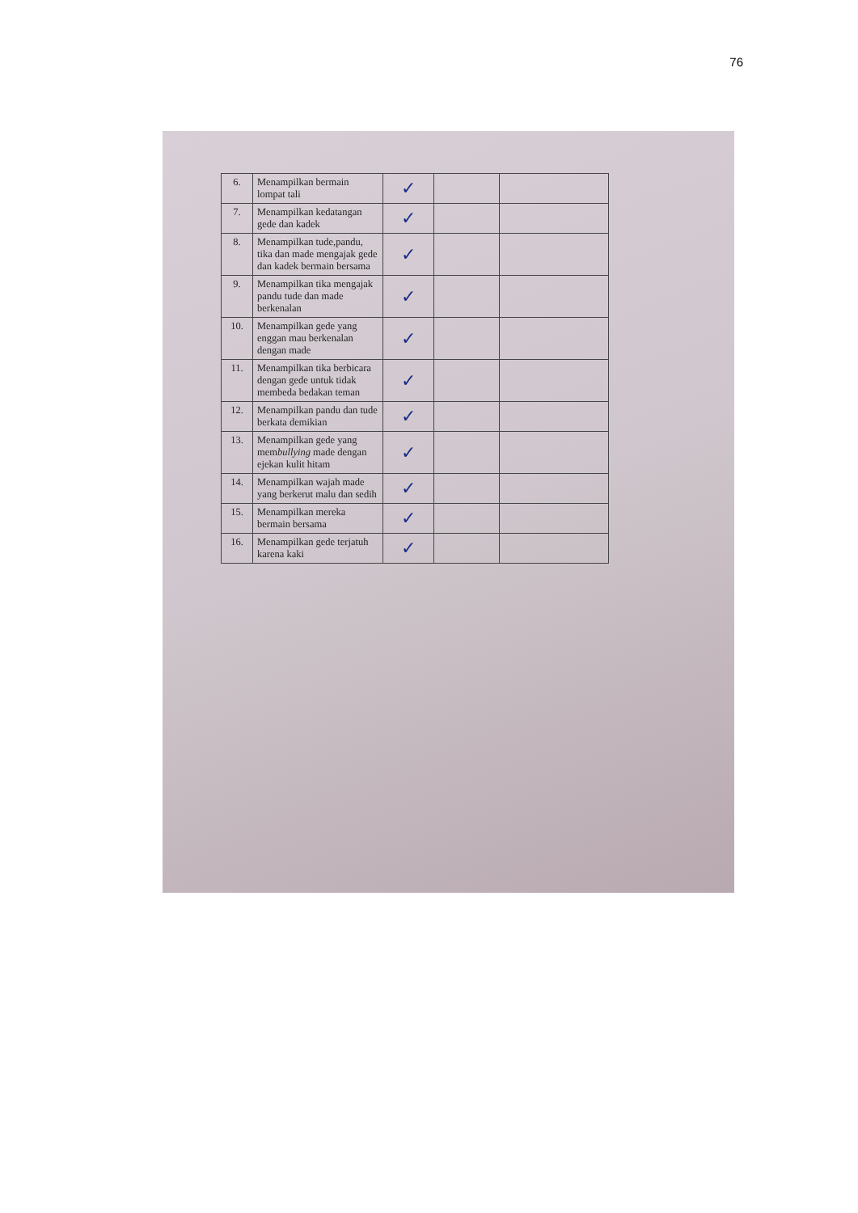76
| 6. | Menampilkan bermain lompat tali | ✓ | | |
| 7. | Menampilkan kedatangan gede dan kadek | ✓ | | |
| 8. | Menampilkan tude,pandu, tika dan made mengajak gede dan kadek bermain bersama | ✓ | | |
| 9. | Menampilkan tika mengajak pandu tude dan made berkenalan | ✓ | | |
| 10. | Menampilkan gede yang enggan mau berkenalan dengan made | ✓ | | |
| 11. | Menampilkan tika berbicara dengan gede untuk tidak membeda bedakan teman | ✓ | | |
| 12. | Menampilkan pandu dan tude berkata demikian | ✓ | | |
| 13. | Menampilkan gede yang mem bullying made dengan ejekan kulit hitam | ✓ | | |
| 14. | Menampilkan wajah made yang berkerut malu dan sedih | ✓ | | |
| 15. | Menampilkan mereka bermain bersama | ✓ | | |
| 16. | Menampilkan gede terjatuh karena kaki | ✓ | | |